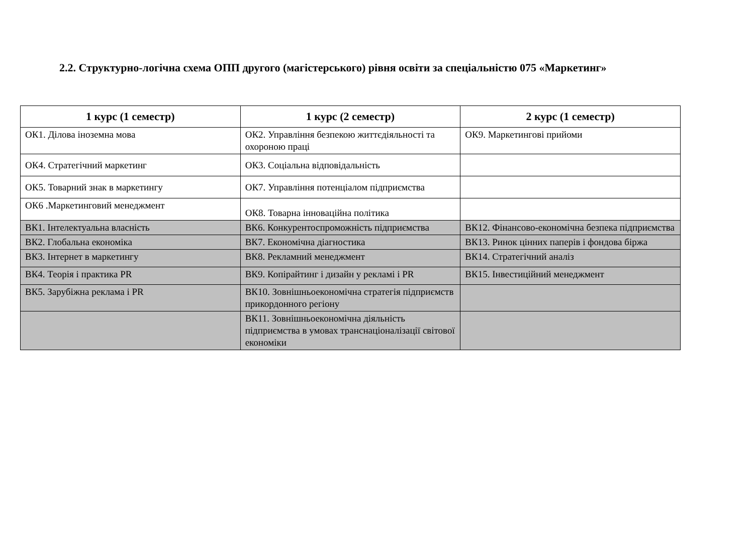2.2. Структурно-логічна схема ОПП другого (магістерського) рівня освіти за спеціальністю 075 «Маркетинг»
| 1 курс (1 семестр) | 1 курс (2 семестр) | 2 курс (1 семестр) |
| --- | --- | --- |
| ОК1. Ділова іноземна мова | ОК2. Управління безпекою життєдіяльності та охороною праці | ОК9. Маркетингові прийоми |
| ОК4. Стратегічний маркетинг | ОК3. Соціальна відповідальність | |
| ОК5. Товарний знак в маркетингу | ОК7. Управління потенціалом підприємства | |
| ОК6 .Маркетинговий менеджмент | ОК8. Товарна інноваційна політика | |
| ВК1. Інтелектуальна власність | ВК6. Конкурентоспроможність підприємства | ВК12. Фінансово-економічна безпека підприємства |
| ВК2. Глобальна економіка | ВК7. Економічна діагностика | ВК13. Ринок цінних паперів і фондова біржа |
| ВК3. Інтернет в маркетингу | ВК8. Рекламний менеджмент | ВК14. Стратегічний аналіз |
| ВК4. Теорія і практика PR | ВК9. Копірайтинг і дизайн у рекламі і PR | ВК15. Інвестиційний менеджмент |
| ВК5. Зарубіжна реклама і PR | ВК10. Зовнішньоекономічна стратегія підприємств прикордонного регіону | |
| | ВК11. Зовнішньоекономічна діяльність підприємства в умовах транснаціоналізації світової економіки | |